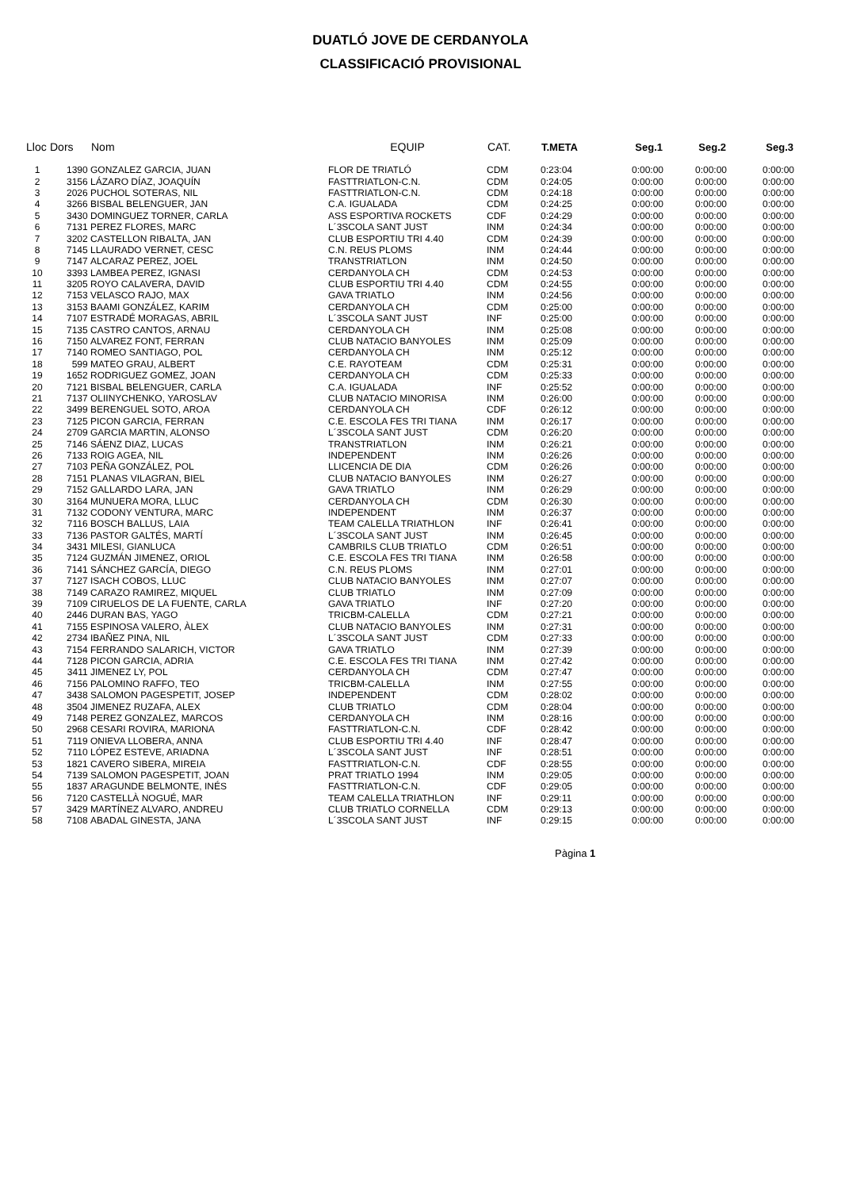DUATLÓ JOVE DE CERDANYOLA
CLASSIFICACIÓ PROVISIONAL
| Lloc | Dors | Nom | EQUIP | CAT. | T.META | Seg.1 | Seg.2 | Seg.3 |
| --- | --- | --- | --- | --- | --- | --- | --- | --- |
| 1 | 1390 | GONZALEZ GARCIA, JUAN | FLOR DE TRIATLÓ | CDM | 0:23:04 | 0:00:00 | 0:00:00 | 0:00:00 |
| 2 | 3156 | LÁZARO DÍAZ, JOAQUÍN | FASTTRIATLON-C.N. | CDM | 0:24:05 | 0:00:00 | 0:00:00 | 0:00:00 |
| 3 | 2026 | PUCHOL SOTERAS, NIL | FASTTRIATLON-C.N. | CDM | 0:24:18 | 0:00:00 | 0:00:00 | 0:00:00 |
| 4 | 3266 | BISBAL BELENGUER, JAN | C.A. IGUALADA | CDM | 0:24:25 | 0:00:00 | 0:00:00 | 0:00:00 |
| 5 | 3430 | DOMINGUEZ TORNER, CARLA | ASS ESPORTIVA ROCKETS | CDF | 0:24:29 | 0:00:00 | 0:00:00 | 0:00:00 |
| 6 | 7131 | PEREZ FLORES, MARC | L´3SCOLA SANT JUST | INM | 0:24:34 | 0:00:00 | 0:00:00 | 0:00:00 |
| 7 | 3202 | CASTELLON RIBALTA, JAN | CLUB ESPORTIU TRI 4.40 | CDM | 0:24:39 | 0:00:00 | 0:00:00 | 0:00:00 |
| 8 | 7145 | LLAURADO VERNET, CESC | C.N. REUS PLOMS | INM | 0:24:44 | 0:00:00 | 0:00:00 | 0:00:00 |
| 9 | 7147 | ALCARAZ PEREZ, JOEL | TRANSTRIATLON | INM | 0:24:50 | 0:00:00 | 0:00:00 | 0:00:00 |
| 10 | 3393 | LAMBEA PEREZ, IGNASI | CERDANYOLA CH | CDM | 0:24:53 | 0:00:00 | 0:00:00 | 0:00:00 |
| 11 | 3205 | ROYO CALAVERA, DAVID | CLUB ESPORTIU TRI 4.40 | CDM | 0:24:55 | 0:00:00 | 0:00:00 | 0:00:00 |
| 12 | 7153 | VELASCO RAJO, MAX | GAVA TRIATLO | INM | 0:24:56 | 0:00:00 | 0:00:00 | 0:00:00 |
| 13 | 3153 | BAAMI GONZÁLEZ, KARIM | CERDANYOLA CH | CDM | 0:25:00 | 0:00:00 | 0:00:00 | 0:00:00 |
| 14 | 7107 | ESTRADÉ MORAGAS, ABRIL | L´3SCOLA SANT JUST | INF | 0:25:00 | 0:00:00 | 0:00:00 | 0:00:00 |
| 15 | 7135 | CASTRO CANTOS, ARNAU | CERDANYOLA CH | INM | 0:25:08 | 0:00:00 | 0:00:00 | 0:00:00 |
| 16 | 7150 | ALVAREZ FONT, FERRAN | CLUB NATACIO BANYOLES | INM | 0:25:09 | 0:00:00 | 0:00:00 | 0:00:00 |
| 17 | 7140 | ROMEO SANTIAGO, POL | CERDANYOLA CH | INM | 0:25:12 | 0:00:00 | 0:00:00 | 0:00:00 |
| 18 | 599 | MATEO GRAU, ALBERT | C.E. RAYOTEAM | CDM | 0:25:31 | 0:00:00 | 0:00:00 | 0:00:00 |
| 19 | 1652 | RODRIGUEZ GOMEZ, JOAN | CERDANYOLA CH | CDM | 0:25:33 | 0:00:00 | 0:00:00 | 0:00:00 |
| 20 | 7121 | BISBAL BELENGUER, CARLA | C.A. IGUALADA | INF | 0:25:52 | 0:00:00 | 0:00:00 | 0:00:00 |
| 21 | 7137 | OLIINYCHENKO, YAROSLAV | CLUB NATACIO MINORISA | INM | 0:26:00 | 0:00:00 | 0:00:00 | 0:00:00 |
| 22 | 3499 | BERENGUEL SOTO, AROA | CERDANYOLA CH | CDF | 0:26:12 | 0:00:00 | 0:00:00 | 0:00:00 |
| 23 | 7125 | PICON GARCIA, FERRAN | C.E. ESCOLA FES TRI TIANA | INM | 0:26:17 | 0:00:00 | 0:00:00 | 0:00:00 |
| 24 | 2709 | GARCIA MARTIN, ALONSO | L´3SCOLA SANT JUST | CDM | 0:26:20 | 0:00:00 | 0:00:00 | 0:00:00 |
| 25 | 7146 | SÁENZ DIAZ, LUCAS | TRANSTRIATLON | INM | 0:26:21 | 0:00:00 | 0:00:00 | 0:00:00 |
| 26 | 7133 | ROIG AGEA, NIL | INDEPENDENT | INM | 0:26:26 | 0:00:00 | 0:00:00 | 0:00:00 |
| 27 | 7103 | PEÑA GONZÁLEZ, POL | LLICENCIA DE DIA | CDM | 0:26:26 | 0:00:00 | 0:00:00 | 0:00:00 |
| 28 | 7151 | PLANAS VILAGRAN, BIEL | CLUB NATACIO BANYOLES | INM | 0:26:27 | 0:00:00 | 0:00:00 | 0:00:00 |
| 29 | 7152 | GALLARDO LARA, JAN | GAVA TRIATLO | INM | 0:26:29 | 0:00:00 | 0:00:00 | 0:00:00 |
| 30 | 3164 | MUNUERA MORA, LLUC | CERDANYOLA CH | CDM | 0:26:30 | 0:00:00 | 0:00:00 | 0:00:00 |
| 31 | 7132 | CODONY VENTURA, MARC | INDEPENDENT | INM | 0:26:37 | 0:00:00 | 0:00:00 | 0:00:00 |
| 32 | 7116 | BOSCH BALLUS, LAIA | TEAM CALELLA TRIATHLON | INF | 0:26:41 | 0:00:00 | 0:00:00 | 0:00:00 |
| 33 | 7136 | PASTOR GALTÉS, MARTÍ | L´3SCOLA SANT JUST | INM | 0:26:45 | 0:00:00 | 0:00:00 | 0:00:00 |
| 34 | 3431 | MILESI, GIANLUCA | CAMBRILS CLUB TRIATLO | CDM | 0:26:51 | 0:00:00 | 0:00:00 | 0:00:00 |
| 35 | 7124 | GUZMÁN JIMENEZ, ORIOL | C.E. ESCOLA FES TRI TIANA | INM | 0:26:58 | 0:00:00 | 0:00:00 | 0:00:00 |
| 36 | 7141 | SÁNCHEZ GARCÍA, DIEGO | C.N. REUS PLOMS | INM | 0:27:01 | 0:00:00 | 0:00:00 | 0:00:00 |
| 37 | 7127 | ISACH COBOS, LLUC | CLUB NATACIO BANYOLES | INM | 0:27:07 | 0:00:00 | 0:00:00 | 0:00:00 |
| 38 | 7149 | CARAZO RAMIREZ, MIQUEL | CLUB TRIATLO | INM | 0:27:09 | 0:00:00 | 0:00:00 | 0:00:00 |
| 39 | 7109 | CIRUELOS DE LA FUENTE, CARLA | GAVA TRIATLO | INF | 0:27:20 | 0:00:00 | 0:00:00 | 0:00:00 |
| 40 | 2446 | DURAN BAS, YAGO | TRICBM-CALELLA | CDM | 0:27:21 | 0:00:00 | 0:00:00 | 0:00:00 |
| 41 | 7155 | ESPINOSA VALERO, ÀLEX | CLUB NATACIO BANYOLES | INM | 0:27:31 | 0:00:00 | 0:00:00 | 0:00:00 |
| 42 | 2734 | IBAÑEZ PINA, NIL | L´3SCOLA SANT JUST | CDM | 0:27:33 | 0:00:00 | 0:00:00 | 0:00:00 |
| 43 | 7154 | FERRANDO SALARICH, VICTOR | GAVA TRIATLO | INM | 0:27:39 | 0:00:00 | 0:00:00 | 0:00:00 |
| 44 | 7128 | PICON GARCIA, ADRIA | C.E. ESCOLA FES TRI TIANA | INM | 0:27:42 | 0:00:00 | 0:00:00 | 0:00:00 |
| 45 | 3411 | JIMENEZ LY, POL | CERDANYOLA CH | CDM | 0:27:47 | 0:00:00 | 0:00:00 | 0:00:00 |
| 46 | 7156 | PALOMINO RAFFO, TEO | TRICBM-CALELLA | INM | 0:27:55 | 0:00:00 | 0:00:00 | 0:00:00 |
| 47 | 3438 | SALOMON PAGESPETIT, JOSEP | INDEPENDENT | CDM | 0:28:02 | 0:00:00 | 0:00:00 | 0:00:00 |
| 48 | 3504 | JIMENEZ RUZAFA, ALEX | CLUB TRIATLO | CDM | 0:28:04 | 0:00:00 | 0:00:00 | 0:00:00 |
| 49 | 7148 | PEREZ GONZALEZ, MARCOS | CERDANYOLA CH | INM | 0:28:16 | 0:00:00 | 0:00:00 | 0:00:00 |
| 50 | 2968 | CESARI ROVIRA, MARIONA | FASTTRIATLON-C.N. | CDF | 0:28:42 | 0:00:00 | 0:00:00 | 0:00:00 |
| 51 | 7119 | ONIEVA LLOBERA, ANNA | CLUB ESPORTIU TRI 4.40 | INF | 0:28:47 | 0:00:00 | 0:00:00 | 0:00:00 |
| 52 | 7110 | LÓPEZ ESTEVE, ARIADNA | L´3SCOLA SANT JUST | INF | 0:28:51 | 0:00:00 | 0:00:00 | 0:00:00 |
| 53 | 1821 | CAVERO SIBERA, MIREIA | FASTTRIATLON-C.N. | CDF | 0:28:55 | 0:00:00 | 0:00:00 | 0:00:00 |
| 54 | 7139 | SALOMON PAGESPETIT, JOAN | PRAT TRIATLO 1994 | INM | 0:29:05 | 0:00:00 | 0:00:00 | 0:00:00 |
| 55 | 1837 | ARAGUNDE BELMONTE, INÉS | FASTTRIATLON-C.N. | CDF | 0:29:05 | 0:00:00 | 0:00:00 | 0:00:00 |
| 56 | 7120 | CASTELLÀ NOGUÉ, MAR | TEAM CALELLA TRIATHLON | INF | 0:29:11 | 0:00:00 | 0:00:00 | 0:00:00 |
| 57 | 3429 | MARTÍNEZ ALVARO, ANDREU | CLUB TRIATLO CORNELLA | CDM | 0:29:13 | 0:00:00 | 0:00:00 | 0:00:00 |
| 58 | 7108 | ABADAL GINESTA, JANA | L´3SCOLA SANT JUST | INF | 0:29:15 | 0:00:00 | 0:00:00 | 0:00:00 |
Pàgina 1